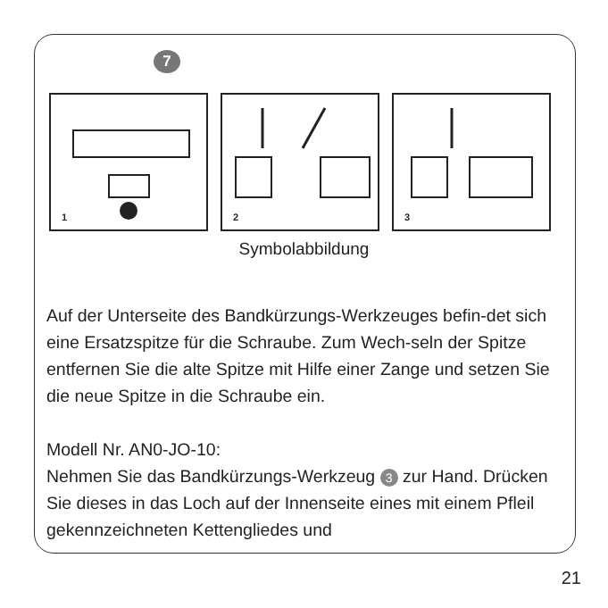7
1 2 3
Symbolabbildung
Auf der Unterseite des Bandkürzungs-Werkzeuges befin-det sich eine Ersatzspitze für die Schraube. Zum Wech-seln der Spitze entfernen Sie die alte Spitze mit Hilfe einer Zange und setzen Sie die neue Spitze in die Schraube ein.
Modell Nr. AN0-JO-10:
Nehmen Sie das Bandkürzungs-Werkzeug 3 zur Hand. Drücken Sie dieses in das Loch auf der Innenseite eines mit einem Pfleil gekennzeichneten Kettengliedes und
21